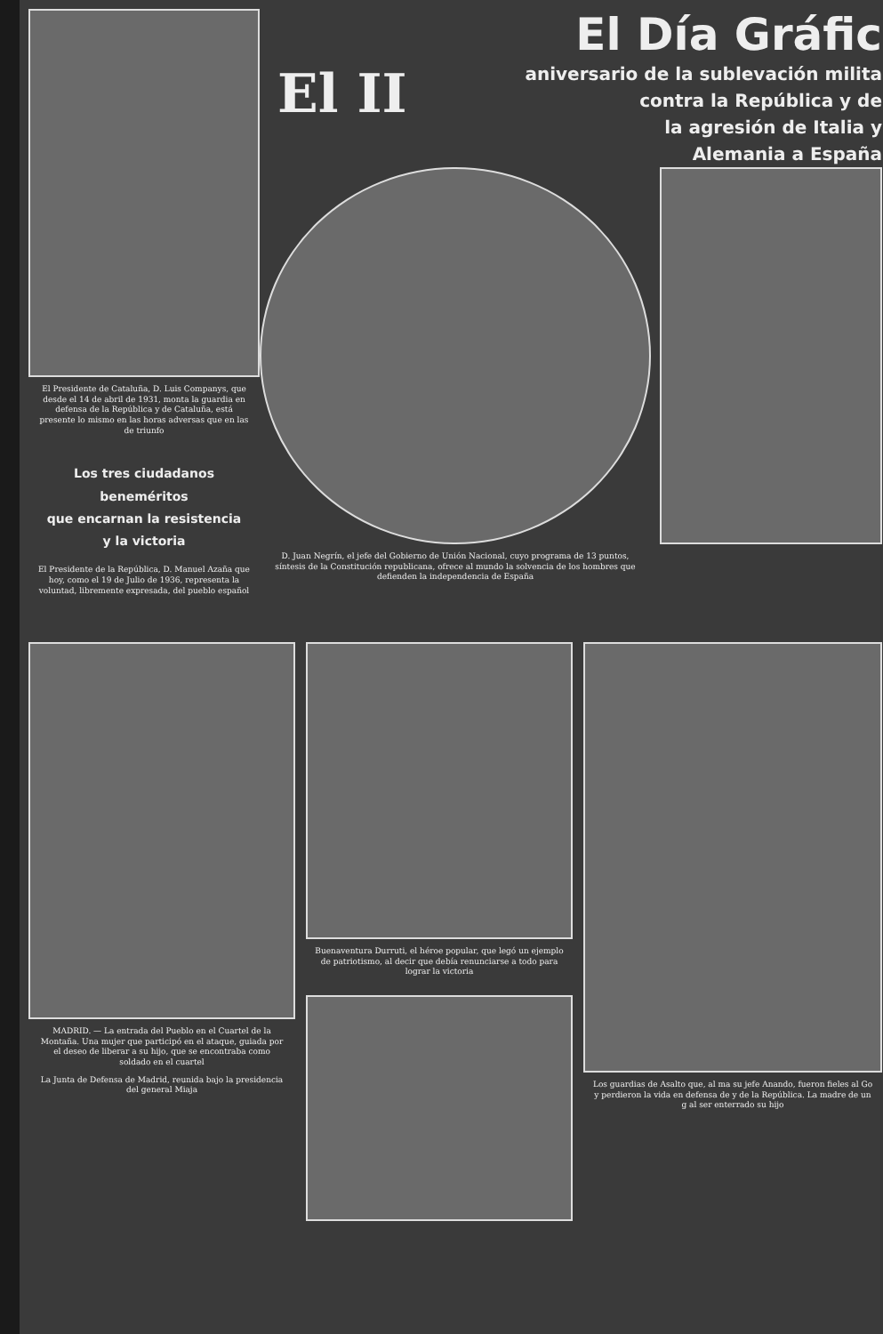El Presidente de Cataluña, D. Luis Companys, que desde el 14 de abril de 1931, monta la guardia en defensa de la República y de Cataluña, está presente lo mismo en las horas adversas que en las de triunfo
Los tres ciudadanos beneméritos
que encarnan la resistencia
y la victoria
El Presidente de la República, D. Manuel Azaña que hoy, como el 19 de Julio de 1936, representa la voluntad, libremente expresada, del pueblo español
El II
El Día Gráfic
aniversario de la sublevación milita
contra la República y de
la agresión de Italia y
Alemania a España
D. Juan Negrín, el jefe del Gobierno de Unión Nacional, cuyo programa de 13 puntos, síntesis de la Constitución republicana, ofrece al mundo la solvencia de los hombres que defienden la independencia de España
MADRID. — La entrada del Pueblo en el Cuartel de la Montaña. Una mujer que participó en el ataque, guiada por el deseo de liberar a su hijo, que se encontraba como soldado en el cuartel
La Junta de Defensa de Madrid, reunida bajo la presidencia del general Miaja
Buenaventura Durruti, el héroe popular, que legó un ejemplo de patriotismo, al decir que debía renunciarse a todo para lograr la victoria
Los guardias de Asalto que, al ma su jefe Anando, fueron fieles al Go y perdieron la vida en defensa de y de la República. La madre de un g al ser enterrado su hijo